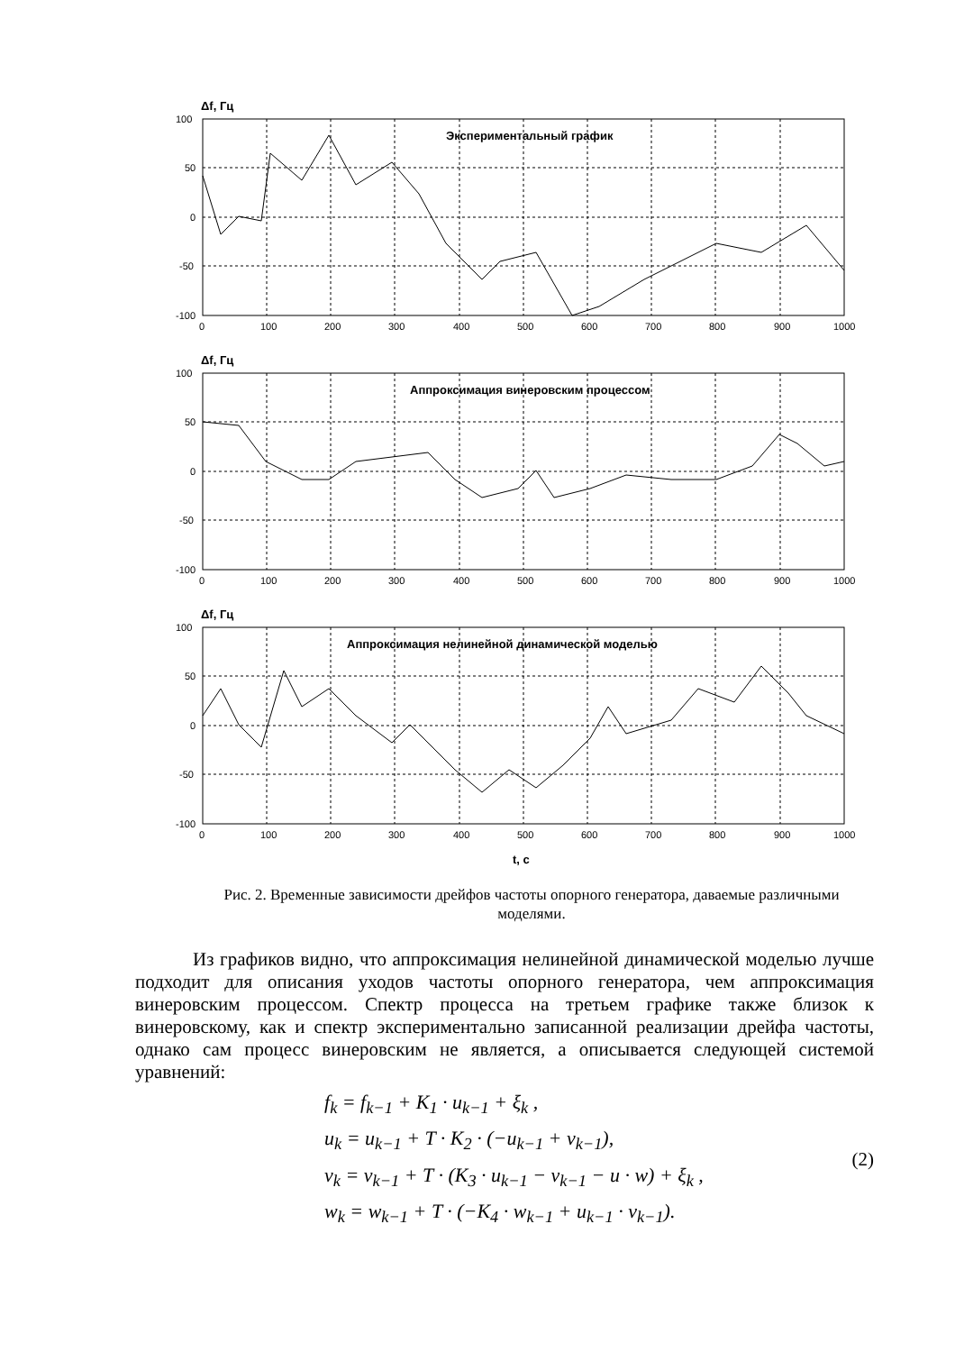Δf, Гц
Экспериментальный график
100
50
0
-50
-100
0
100
200
300
400
500
600
700
800
900
1000
Δf, Гц
Аппроксимация винеровским процессом
100
50
0
-50
-100
0
100
200
300
400
500
600
700
800
900
1000
Δf, Гц
Аппроксимация нелинейной динамической моделью
100
50
0
-50
-100
0
100
200
300
400
500
600
700
800
900
1000
t, c
Рис. 2. Временные зависимости дрейфов частоты опорного генератора, даваемые различными моделями.
Из графиков видно, что аппроксимация нелинейной динамической моделью лучше подходит для описания уходов частоты опорного генератора, чем аппроксимация винеровским процессом. Спектр процесса на третьем графике также близок к винеровскому, как и спектр экспериментально записанной реализации дрейфа частоты, однако сам процесс винеровским не является, а описывается следующей системой уравнений:
f<sub>k</sub> = f<sub>k−1</sub> + K<sub>1</sub> · u<sub>k−1</sub> + ξ<sub>k</sub> ,
u<sub>k</sub> = u<sub>k−1</sub> + T · K<sub>2</sub> · (−u<sub>k−1</sub> + v<sub>k−1</sub>),
v<sub>k</sub> = v<sub>k−1</sub> + T · (K<sub>3</sub> · u<sub>k−1</sub> − v<sub>k−1</sub> − u · w) + ξ<sub>k</sub> ,
w<sub>k</sub> = w<sub>k−1</sub> + T · (−K<sub>4</sub> · w<sub>k−1</sub> + u<sub>k−1</sub> · v<sub>k−1</sub>).
(2)